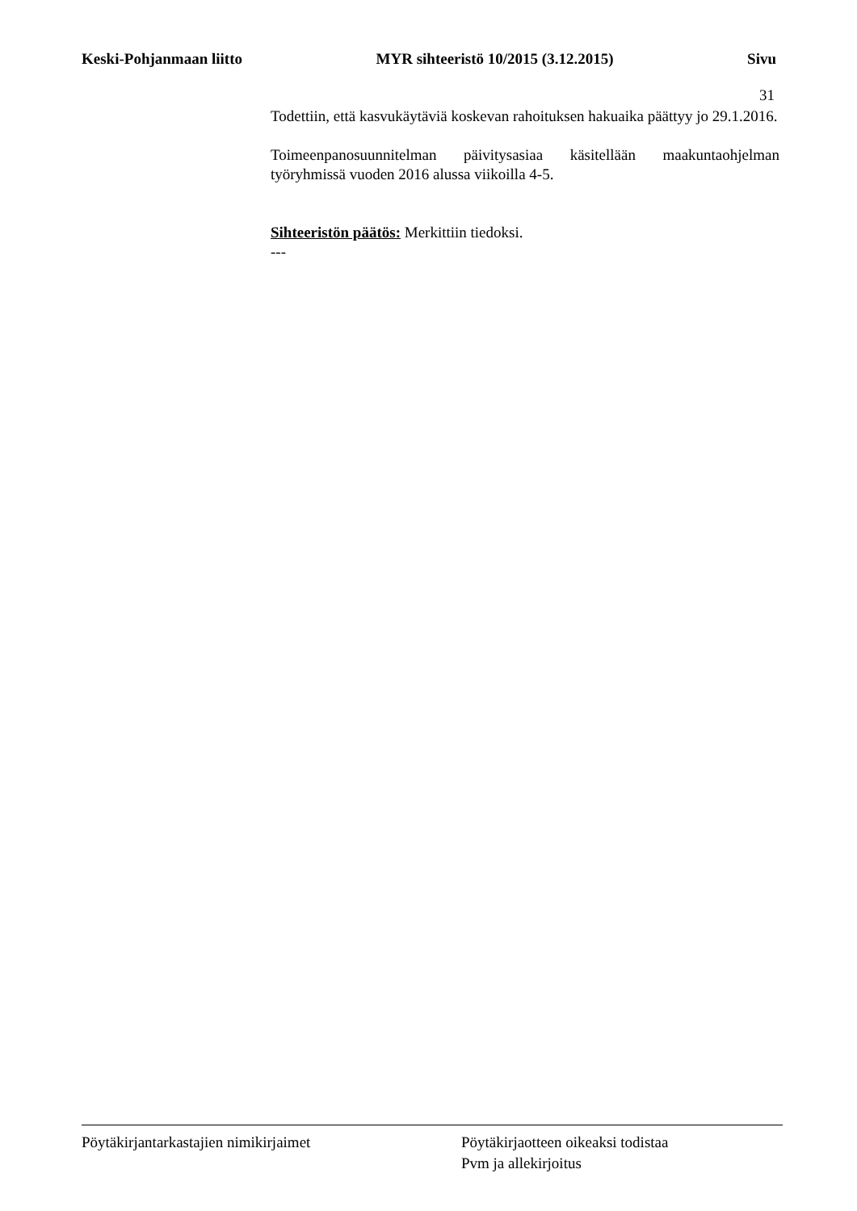Keski-Pohjanmaan liitto MYR sihteeristö 10/2015 (3.12.2015) Sivu
31
Todettiin, että kasvukäytäviä koskevan rahoituksen hakuaika päättyy jo 29.1.2016.
Toimeenpanosuunnitelman päivitysasiaa käsitellään maakuntaohjelman työryhmissä vuoden 2016 alussa viikoilla 4-5.
Sihteeristön päätös: Merkittiin tiedoksi.
---
Pöytäkirjantarkastajien nimikirjaimet Pöytäkirjaotteen oikeaksi todistaa
Pvm ja allekirjoitus